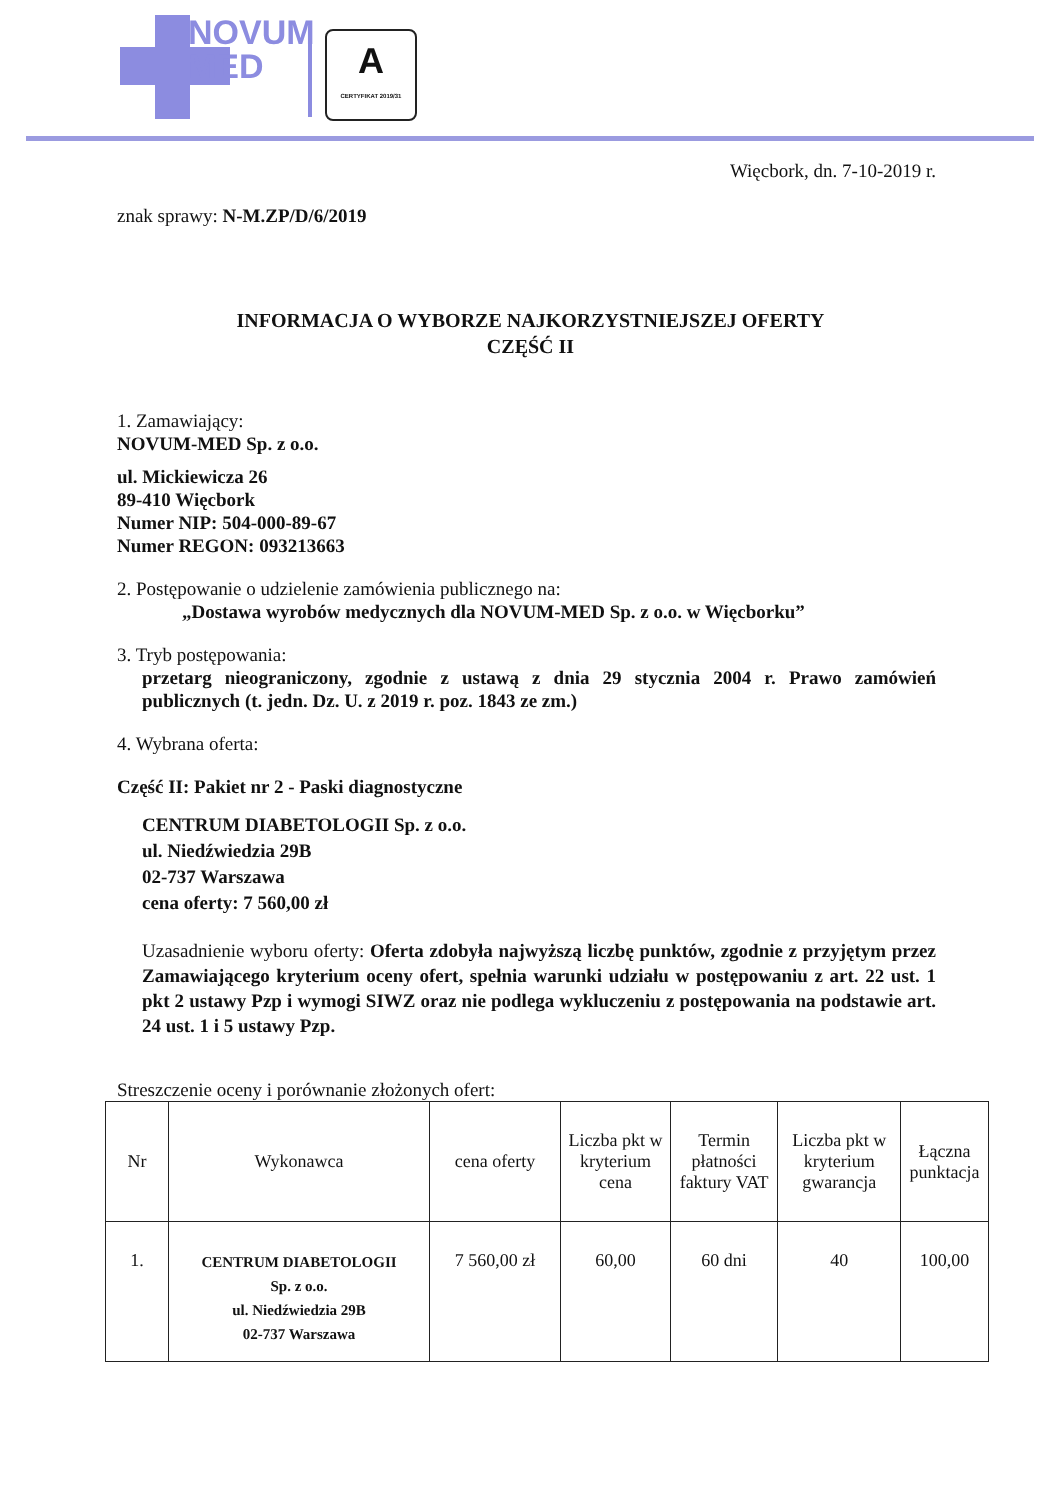NOVUM
MED
A
CERTYFIKAT 2019/31
Więcbork, dn. 7-10-2019 r.
znak sprawy: N-M.ZP/D/6/2019
INFORMACJA O WYBORZE NAJKORZYSTNIEJSZEJ OFERTY
CZĘŚĆ II
1. Zamawiający:
NOVUM-MED Sp. z o.o.
ul. Mickiewicza 26
89-410 Więcbork
Numer NIP: 504-000-89-67
Numer REGON: 093213663
2. Postępowanie o udzielenie zamówienia publicznego na:
„Dostawa wyrobów medycznych dla NOVUM-MED Sp. z o.o. w Więcborku”
3. Tryb postępowania:
przetarg nieograniczony, zgodnie z ustawą z dnia 29 stycznia 2004 r. Prawo zamówień publicznych (t. jedn. Dz. U. z 2019 r. poz. 1843 ze zm.)
4. Wybrana oferta:
Część II: Pakiet nr 2 - Paski diagnostyczne
CENTRUM DIABETOLOGII Sp. z o.o.
ul. Niedźwiedzia 29B
02-737 Warszawa
cena oferty: 7 560,00 zł
Uzasadnienie wyboru oferty: Oferta zdobyła najwyższą liczbę punktów, zgodnie z przyjętym przez Zamawiającego kryterium oceny ofert, spełnia warunki udziału w postępowaniu z art. 22 ust. 1 pkt 2 ustawy Pzp i wymogi SIWZ oraz nie podlega wykluczeniu z postępowania na podstawie art. 24 ust. 1 i 5 ustawy Pzp.
Streszczenie oceny i porównanie złożonych ofert:
| Nr | Wykonawca | cena oferty | Liczba pkt w kryterium cena | Termin płatności faktury VAT | Liczba pkt w kryterium gwarancja | Łączna punktacja |
| --- | --- | --- | --- | --- | --- | --- |
| 1. | CENTRUM DIABETOLOGII Sp. z o.o. ul. Niedźwiedzia 29B 02-737 Warszawa | 7 560,00 zł | 60,00 | 60 dni | 40 | 100,00 |